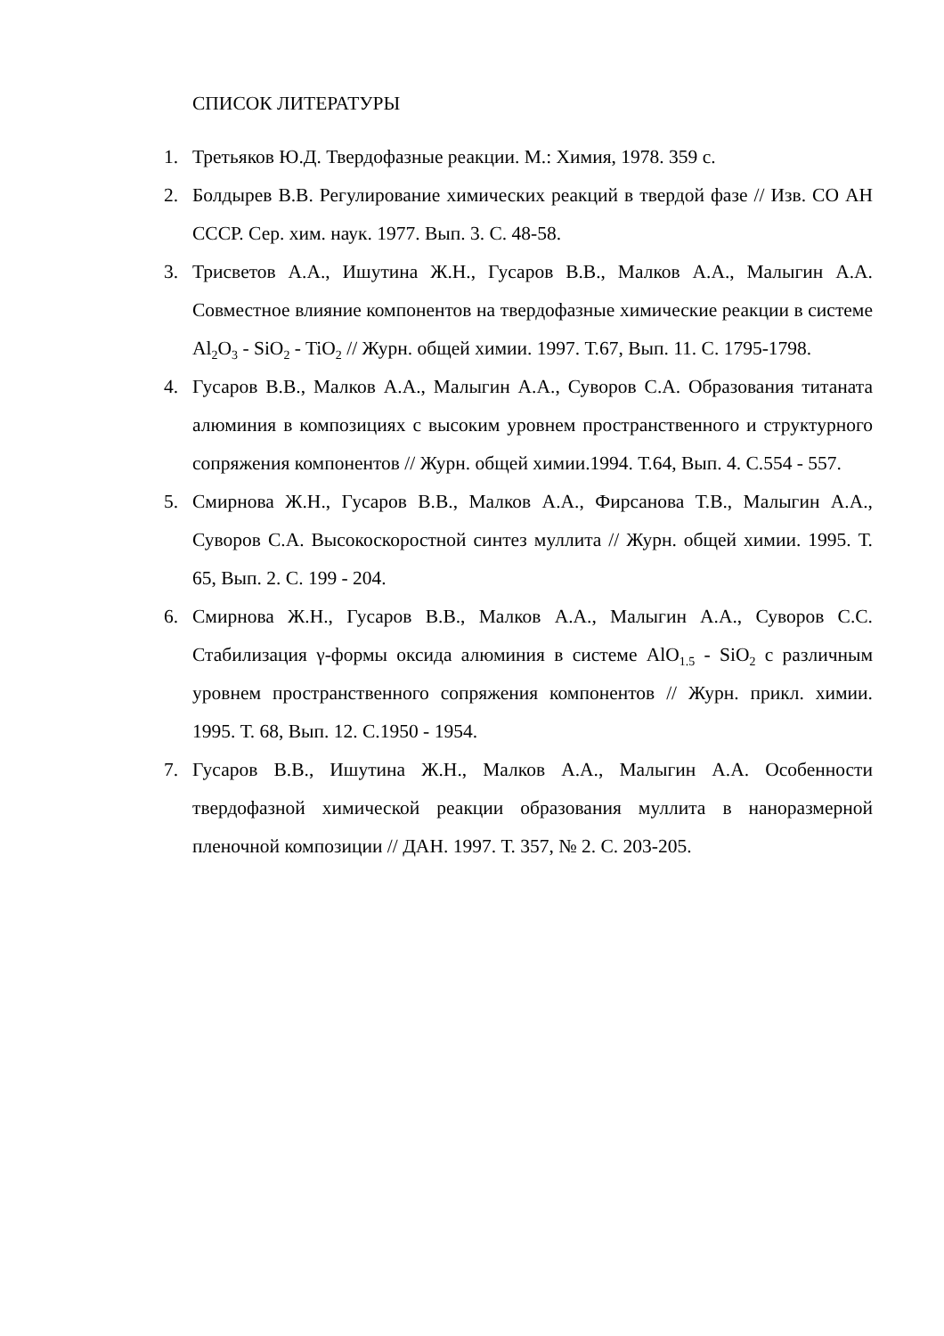СПИСОК ЛИТЕРАТУРЫ
1. Третьяков Ю.Д. Твердофазные реакции. М.: Химия, 1978. 359 с.
2. Болдырев В.В. Регулирование химических реакций в твердой фазе // Изв. СО АН СССР. Сер. хим. наук. 1977. Вып. 3. С. 48-58.
3. Трисветов А.А., Ишутина Ж.Н., Гусаров В.В., Малков А.А., Малыгин А.А. Совместное влияние компонентов на твердофазные химические реакции в системе Al<sub>2</sub>O<sub>3</sub> - SiO<sub>2</sub> - TiO<sub>2</sub> // Журн. общей химии. 1997. Т.67, Вып. 11. С. 1795-1798.
4. Гусаров В.В., Малков А.А., Малыгин А.А., Суворов С.А. Образования титаната алюминия в композициях с высоким уровнем пространственного и структурного сопряжения компонентов // Журн. общей химии.1994. Т.64, Вып. 4. С.554 - 557.
5. Смирнова Ж.Н., Гусаров В.В., Малков А.А., Фирсанова Т.В., Малыгин А.А., Суворов С.А. Высокоскоростной синтез муллита // Журн. общей химии. 1995. Т. 65, Вып. 2. С. 199 - 204.
6. Смирнова Ж.Н., Гусаров В.В., Малков А.А., Малыгин А.А., Суворов С.С. Стабилизация γ-формы оксида алюминия в системе AlO<sub>1.5</sub> - SiO<sub>2</sub> с различным уровнем пространственного сопряжения компонентов // Журн. прикл. химии. 1995. Т. 68, Вып. 12. С.1950 - 1954.
7. Гусаров В.В., Ишутина Ж.Н., Малков А.А., Малыгин А.А. Особенности твердофазной химической реакции образования муллита в наноразмерной пленочной композиции // ДАН. 1997. Т. 357, № 2. С. 203-205.